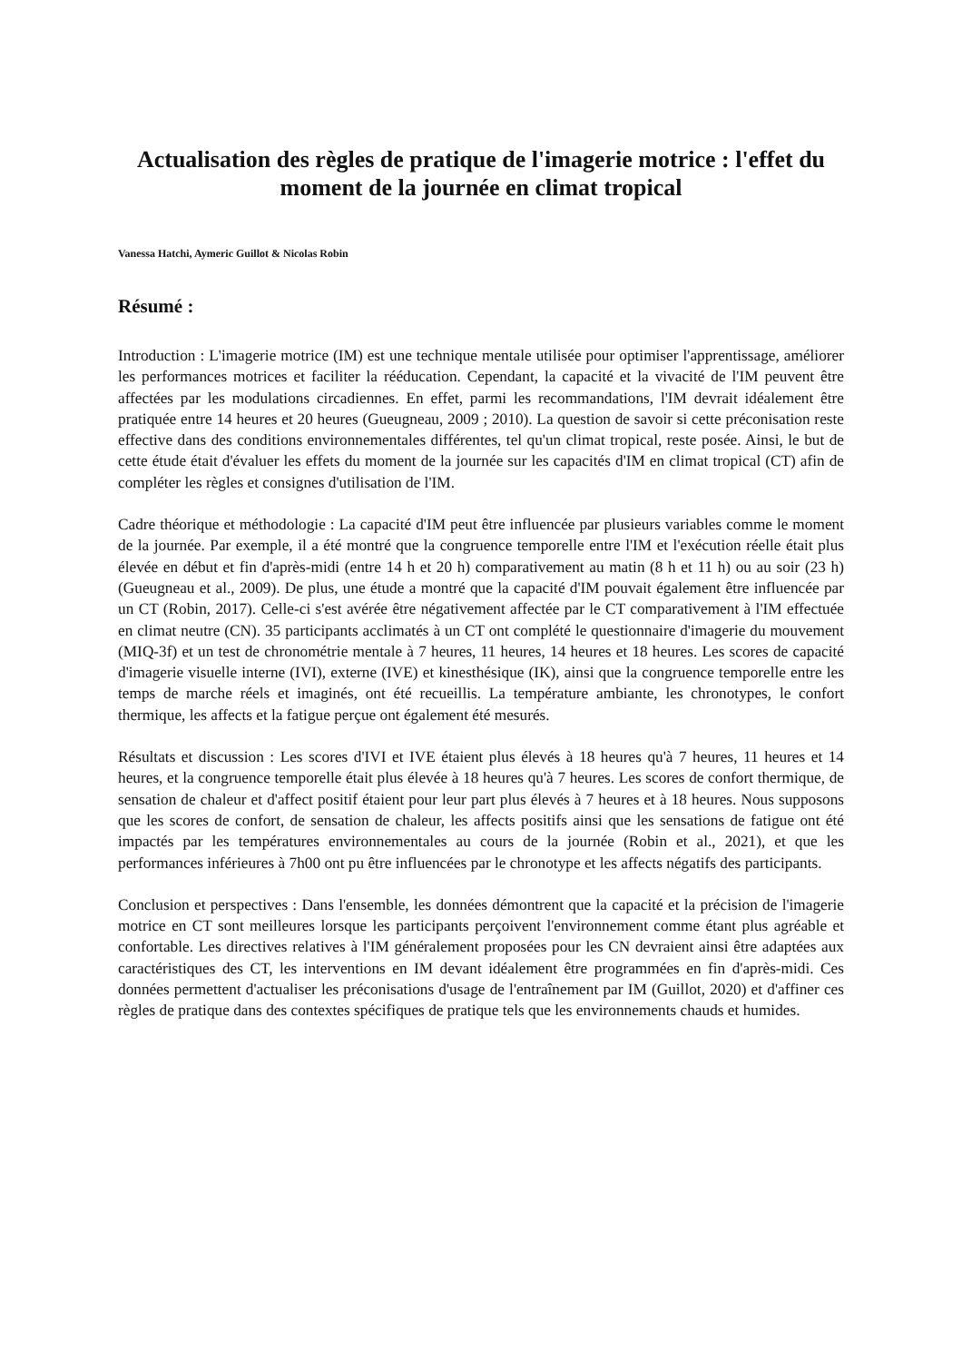Actualisation des règles de pratique de l'imagerie motrice : l'effet du moment de la journée en climat tropical
Vanessa Hatchi, Aymeric Guillot & Nicolas Robin
Résumé :
Introduction : L'imagerie motrice (IM) est une technique mentale utilisée pour optimiser l'apprentissage, améliorer les performances motrices et faciliter la rééducation. Cependant, la capacité et la vivacité de l'IM peuvent être affectées par les modulations circadiennes. En effet, parmi les recommandations, l'IM devrait idéalement être pratiquée entre 14 heures et 20 heures (Gueugneau, 2009 ; 2010). La question de savoir si cette préconisation reste effective dans des conditions environnementales différentes, tel qu'un climat tropical, reste posée. Ainsi, le but de cette étude était d'évaluer les effets du moment de la journée sur les capacités d'IM en climat tropical (CT) afin de compléter les règles et consignes d'utilisation de l'IM.
Cadre théorique et méthodologie : La capacité d'IM peut être influencée par plusieurs variables comme le moment de la journée. Par exemple, il a été montré que la congruence temporelle entre l'IM et l'exécution réelle était plus élevée en début et fin d'après-midi (entre 14 h et 20 h) comparativement au matin (8 h et 11 h) ou au soir (23 h) (Gueugneau et al., 2009). De plus, une étude a montré que la capacité d'IM pouvait également être influencée par un CT (Robin, 2017). Celle-ci s'est avérée être négativement affectée par le CT comparativement à l'IM effectuée en climat neutre (CN). 35 participants acclimatés à un CT ont complété le questionnaire d'imagerie du mouvement (MIQ-3f) et un test de chronométrie mentale à 7 heures, 11 heures, 14 heures et 18 heures. Les scores de capacité d'imagerie visuelle interne (IVI), externe (IVE) et kinesthésique (IK), ainsi que la congruence temporelle entre les temps de marche réels et imaginés, ont été recueillis. La température ambiante, les chronotypes, le confort thermique, les affects et la fatigue perçue ont également été mesurés.
Résultats et discussion : Les scores d'IVI et IVE étaient plus élevés à 18 heures qu'à 7 heures, 11 heures et 14 heures, et la congruence temporelle était plus élevée à 18 heures qu'à 7 heures. Les scores de confort thermique, de sensation de chaleur et d'affect positif étaient pour leur part plus élevés à 7 heures et à 18 heures. Nous supposons que les scores de confort, de sensation de chaleur, les affects positifs ainsi que les sensations de fatigue ont été impactés par les températures environnementales au cours de la journée (Robin et al., 2021), et que les performances inférieures à 7h00 ont pu être influencées par le chronotype et les affects négatifs des participants.
Conclusion et perspectives : Dans l'ensemble, les données démontrent que la capacité et la précision de l'imagerie motrice en CT sont meilleures lorsque les participants perçoivent l'environnement comme étant plus agréable et confortable. Les directives relatives à l'IM généralement proposées pour les CN devraient ainsi être adaptées aux caractéristiques des CT, les interventions en IM devant idéalement être programmées en fin d'après-midi. Ces données permettent d'actualiser les préconisations d'usage de l'entraînement par IM (Guillot, 2020) et d'affiner ces règles de pratique dans des contextes spécifiques de pratique tels que les environnements chauds et humides.